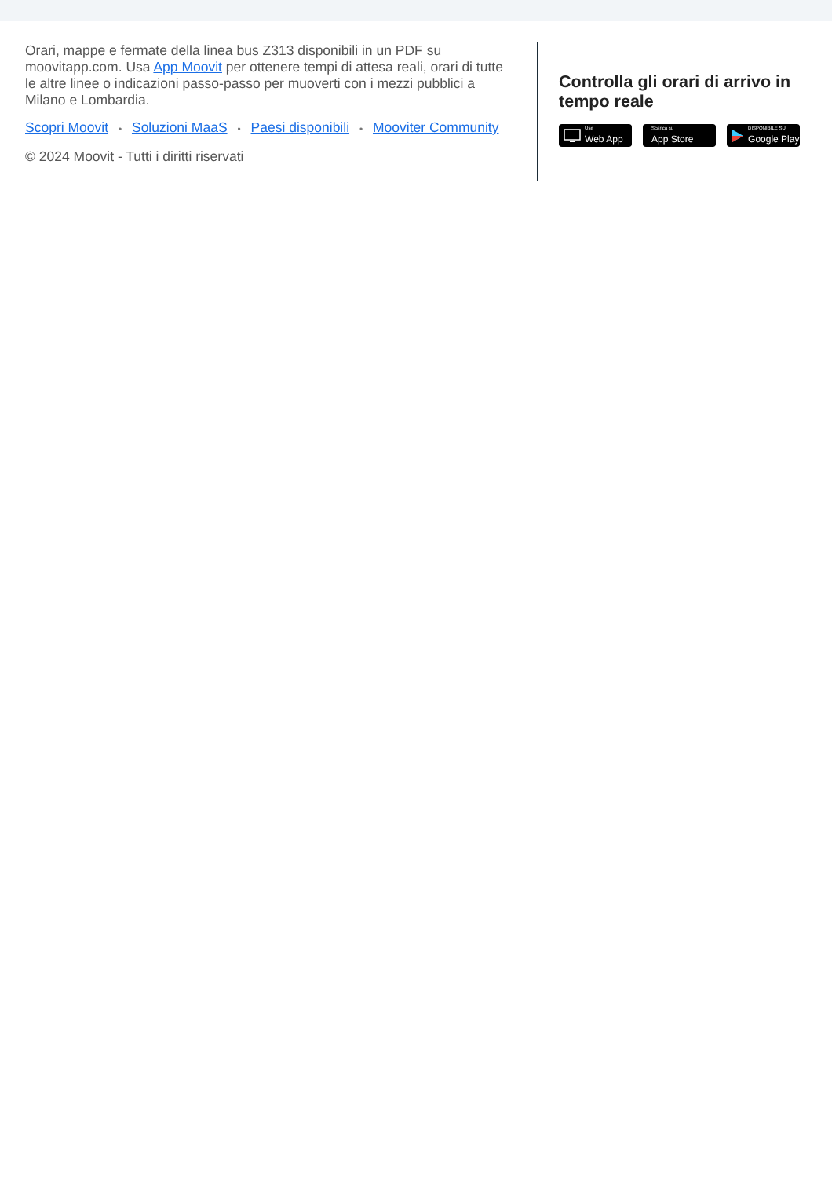Orari, mappe e fermate della linea bus Z313 disponibili in un PDF su moovitapp.com. Usa App Moovit per ottenere tempi di attesa reali, orari di tutte le altre linee o indicazioni passo-passo per muoverti con i mezzi pubblici a Milano e Lombardia.
Scopri Moovit • Soluzioni MaaS • Paesi disponibili • Mooviter Community
© 2024 Moovit - Tutti i diritti riservati
Controlla gli orari di arrivo in tempo reale
Use
Web App
Scarica su
App Store
DISPONIBILE SU
Google Play